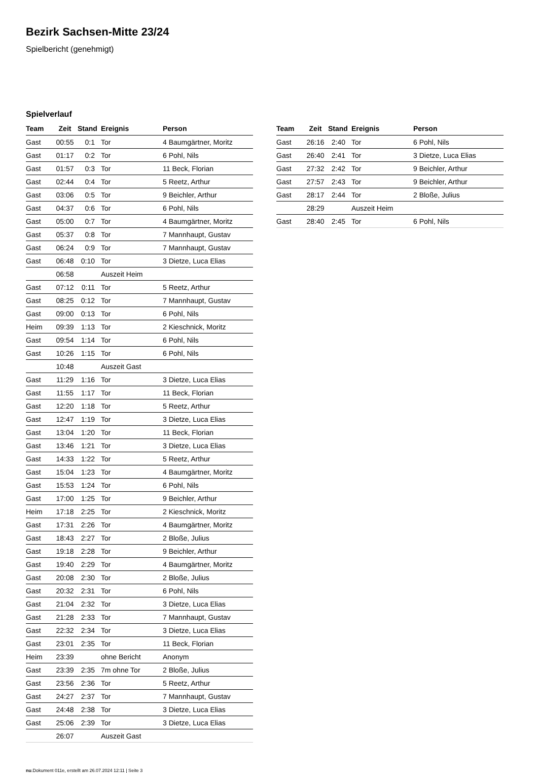Bezirk Sachsen-Mitte 23/24
Spielbericht (genehmigt)
Spielverlauf
| Team | Zeit | Stand | Ereignis | Person |
| --- | --- | --- | --- | --- |
| Gast | 00:55 | 0:1 | Tor | 4 Baumgärtner, Moritz |
| Gast | 01:17 | 0:2 | Tor | 6 Pohl, Nils |
| Gast | 01:57 | 0:3 | Tor | 11 Beck, Florian |
| Gast | 02:44 | 0:4 | Tor | 5 Reetz, Arthur |
| Gast | 03:06 | 0:5 | Tor | 9 Beichler, Arthur |
| Gast | 04:37 | 0:6 | Tor | 6 Pohl, Nils |
| Gast | 05:00 | 0:7 | Tor | 4 Baumgärtner, Moritz |
| Gast | 05:37 | 0:8 | Tor | 7 Mannhaupt, Gustav |
| Gast | 06:24 | 0:9 | Tor | 7 Mannhaupt, Gustav |
| Gast | 06:48 | 0:10 | Tor | 3 Dietze, Luca Elias |
| | 06:58 | | Auszeit Heim | |
| Gast | 07:12 | 0:11 | Tor | 5 Reetz, Arthur |
| Gast | 08:25 | 0:12 | Tor | 7 Mannhaupt, Gustav |
| Gast | 09:00 | 0:13 | Tor | 6 Pohl, Nils |
| Heim | 09:39 | 1:13 | Tor | 2 Kieschnick, Moritz |
| Gast | 09:54 | 1:14 | Tor | 6 Pohl, Nils |
| Gast | 10:26 | 1:15 | Tor | 6 Pohl, Nils |
| | 10:48 | | Auszeit Gast | |
| Gast | 11:29 | 1:16 | Tor | 3 Dietze, Luca Elias |
| Gast | 11:55 | 1:17 | Tor | 11 Beck, Florian |
| Gast | 12:20 | 1:18 | Tor | 5 Reetz, Arthur |
| Gast | 12:47 | 1:19 | Tor | 3 Dietze, Luca Elias |
| Gast | 13:04 | 1:20 | Tor | 11 Beck, Florian |
| Gast | 13:46 | 1:21 | Tor | 3 Dietze, Luca Elias |
| Gast | 14:33 | 1:22 | Tor | 5 Reetz, Arthur |
| Gast | 15:04 | 1:23 | Tor | 4 Baumgärtner, Moritz |
| Gast | 15:53 | 1:24 | Tor | 6 Pohl, Nils |
| Gast | 17:00 | 1:25 | Tor | 9 Beichler, Arthur |
| Heim | 17:18 | 2:25 | Tor | 2 Kieschnick, Moritz |
| Gast | 17:31 | 2:26 | Tor | 4 Baumgärtner, Moritz |
| Gast | 18:43 | 2:27 | Tor | 2 Bloße, Julius |
| Gast | 19:18 | 2:28 | Tor | 9 Beichler, Arthur |
| Gast | 19:40 | 2:29 | Tor | 4 Baumgärtner, Moritz |
| Gast | 20:08 | 2:30 | Tor | 2 Bloße, Julius |
| Gast | 20:32 | 2:31 | Tor | 6 Pohl, Nils |
| Gast | 21:04 | 2:32 | Tor | 3 Dietze, Luca Elias |
| Gast | 21:28 | 2:33 | Tor | 7 Mannhaupt, Gustav |
| Gast | 22:32 | 2:34 | Tor | 3 Dietze, Luca Elias |
| Gast | 23:01 | 2:35 | Tor | 11 Beck, Florian |
| Heim | 23:39 | | ohne Bericht | Anonym |
| Gast | 23:39 | 2:35 | 7m ohne Tor | 2 Bloße, Julius |
| Gast | 23:56 | 2:36 | Tor | 5 Reetz, Arthur |
| Gast | 24:27 | 2:37 | Tor | 7 Mannhaupt, Gustav |
| Gast | 24:48 | 2:38 | Tor | 3 Dietze, Luca Elias |
| Gast | 25:06 | 2:39 | Tor | 3 Dietze, Luca Elias |
| | 26:07 | | Auszeit Gast | |
| Team | Zeit | Stand | Ereignis | Person |
| --- | --- | --- | --- | --- |
| Gast | 26:16 | 2:40 | Tor | 6 Pohl, Nils |
| Gast | 26:40 | 2:41 | Tor | 3 Dietze, Luca Elias |
| Gast | 27:32 | 2:42 | Tor | 9 Beichler, Arthur |
| Gast | 27:57 | 2:43 | Tor | 9 Beichler, Arthur |
| Gast | 28:17 | 2:44 | Tor | 2 Bloße, Julius |
| | 28:29 | | Auszeit Heim | |
| Gast | 28:40 | 2:45 | Tor | 6 Pohl, Nils |
nu.Dokument 011e, erstellt am 26.07.2024 12:11 | Seite 3